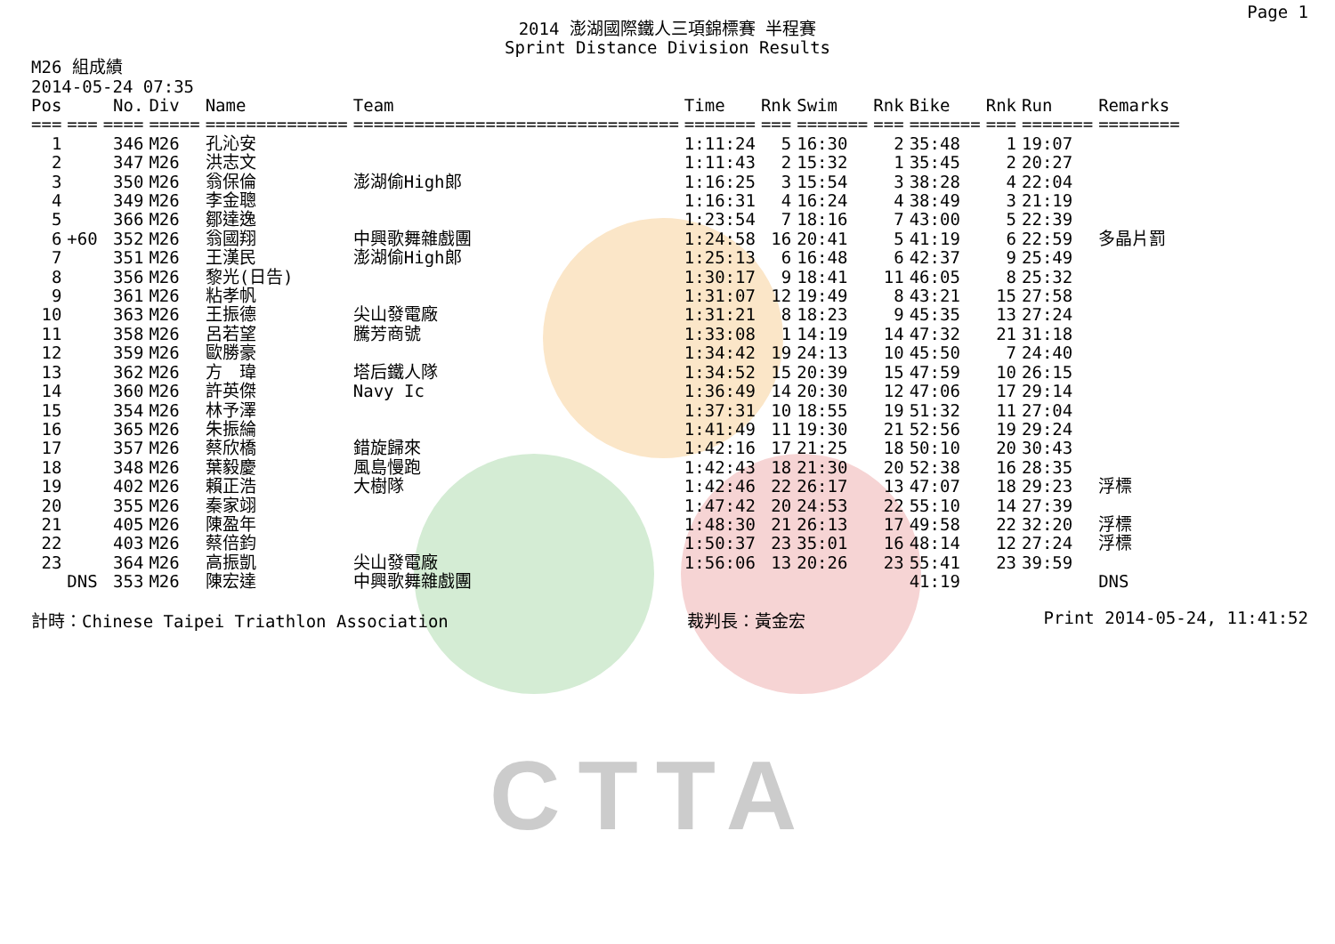CTTA
Page 1
2014 澎湖國際鐵人三項錦標賽 半程賽
Sprint Distance Division Results
M26 組成績
2014-05-24 07:35
| Pos | | No. | Div | Name | Team | Time | Rnk | Swim | Rnk | Bike | Rnk | Run | Remarks |
| --- | --- | --- | --- | --- | --- | --- | --- | --- | --- | --- | --- | --- | --- |
| === | === | ==== | ===== | ============== | ================================ | ======= | === | ======= | === | ======= | === | ======= | ======== |
| 1 | | 346 | M26 | 孔沁安 | | 1:11:24 | 5 | 16:30 | 2 | 35:48 | 1 | 19:07 | |
| 2 | | 347 | M26 | 洪志文 | | 1:11:43 | 2 | 15:32 | 1 | 35:45 | 2 | 20:27 | |
| 3 | | 350 | M26 | 翁保倫 | 澎湖偷High郎 | 1:16:25 | 3 | 15:54 | 3 | 38:28 | 4 | 22:04 | |
| 4 | | 349 | M26 | 李金聰 | | 1:16:31 | 4 | 16:24 | 4 | 38:49 | 3 | 21:19 | |
| 5 | | 366 | M26 | 鄒達逸 | | 1:23:54 | 7 | 18:16 | 7 | 43:00 | 5 | 22:39 | |
| 6 | +60 | 352 | M26 | 翁國翔 | 中興歌舞雜戲團 | 1:24:58 | 16 | 20:41 | 5 | 41:19 | 6 | 22:59 | 多晶片罰 |
| 7 | | 351 | M26 | 王漢民 | 澎湖偷High郎 | 1:25:13 | 6 | 16:48 | 6 | 42:37 | 9 | 25:49 | |
| 8 | | 356 | M26 | 黎光(日告) | | 1:30:17 | 9 | 18:41 | 11 | 46:05 | 8 | 25:32 | |
| 9 | | 361 | M26 | 粘孝帆 | | 1:31:07 | 12 | 19:49 | 8 | 43:21 | 15 | 27:58 | |
| 10 | | 363 | M26 | 王振德 | 尖山發電廠 | 1:31:21 | 8 | 18:23 | 9 | 45:35 | 13 | 27:24 | |
| 11 | | 358 | M26 | 呂若望 | 騰芳商號 | 1:33:08 | 1 | 14:19 | 14 | 47:32 | 21 | 31:18 | |
| 12 | | 359 | M26 | 歐勝豪 | | 1:34:42 | 19 | 24:13 | 10 | 45:50 | 7 | 24:40 | |
| 13 | | 362 | M26 | 方 瑋 | 塔后鐵人隊 | 1:34:52 | 15 | 20:39 | 15 | 47:59 | 10 | 26:15 | |
| 14 | | 360 | M26 | 許英傑 | Navy Ic | 1:36:49 | 14 | 20:30 | 12 | 47:06 | 17 | 29:14 | |
| 15 | | 354 | M26 | 林予澤 | | 1:37:31 | 10 | 18:55 | 19 | 51:32 | 11 | 27:04 | |
| 16 | | 365 | M26 | 朱振綸 | | 1:41:49 | 11 | 19:30 | 21 | 52:56 | 19 | 29:24 | |
| 17 | | 357 | M26 | 蔡欣橋 | 錯旋歸來 | 1:42:16 | 17 | 21:25 | 18 | 50:10 | 20 | 30:43 | |
| 18 | | 348 | M26 | 葉毅慶 | 風島慢跑 | 1:42:43 | 18 | 21:30 | 20 | 52:38 | 16 | 28:35 | |
| 19 | | 402 | M26 | 賴正浩 | 大樹隊 | 1:42:46 | 22 | 26:17 | 13 | 47:07 | 18 | 29:23 | 浮標 |
| 20 | | 355 | M26 | 秦家翊 | | 1:47:42 | 20 | 24:53 | 22 | 55:10 | 14 | 27:39 | |
| 21 | | 405 | M26 | 陳盈年 | | 1:48:30 | 21 | 26:13 | 17 | 49:58 | 22 | 32:20 | 浮標 |
| 22 | | 403 | M26 | 蔡倍鈞 | | 1:50:37 | 23 | 35:01 | 16 | 48:14 | 12 | 27:24 | 浮標 |
| 23 | | 364 | M26 | 高振凱 | 尖山發電廠 | 1:56:06 | 13 | 20:26 | 23 | 55:41 | 23 | 39:59 | |
| | DNS | 353 | M26 | 陳宏達 | 中興歌舞雜戲團 | | | | | 41:19 | | | DNS |
計時：Chinese Taipei Triathlon Association 裁判長：黃金宏 Print 2014-05-24, 11:41:52